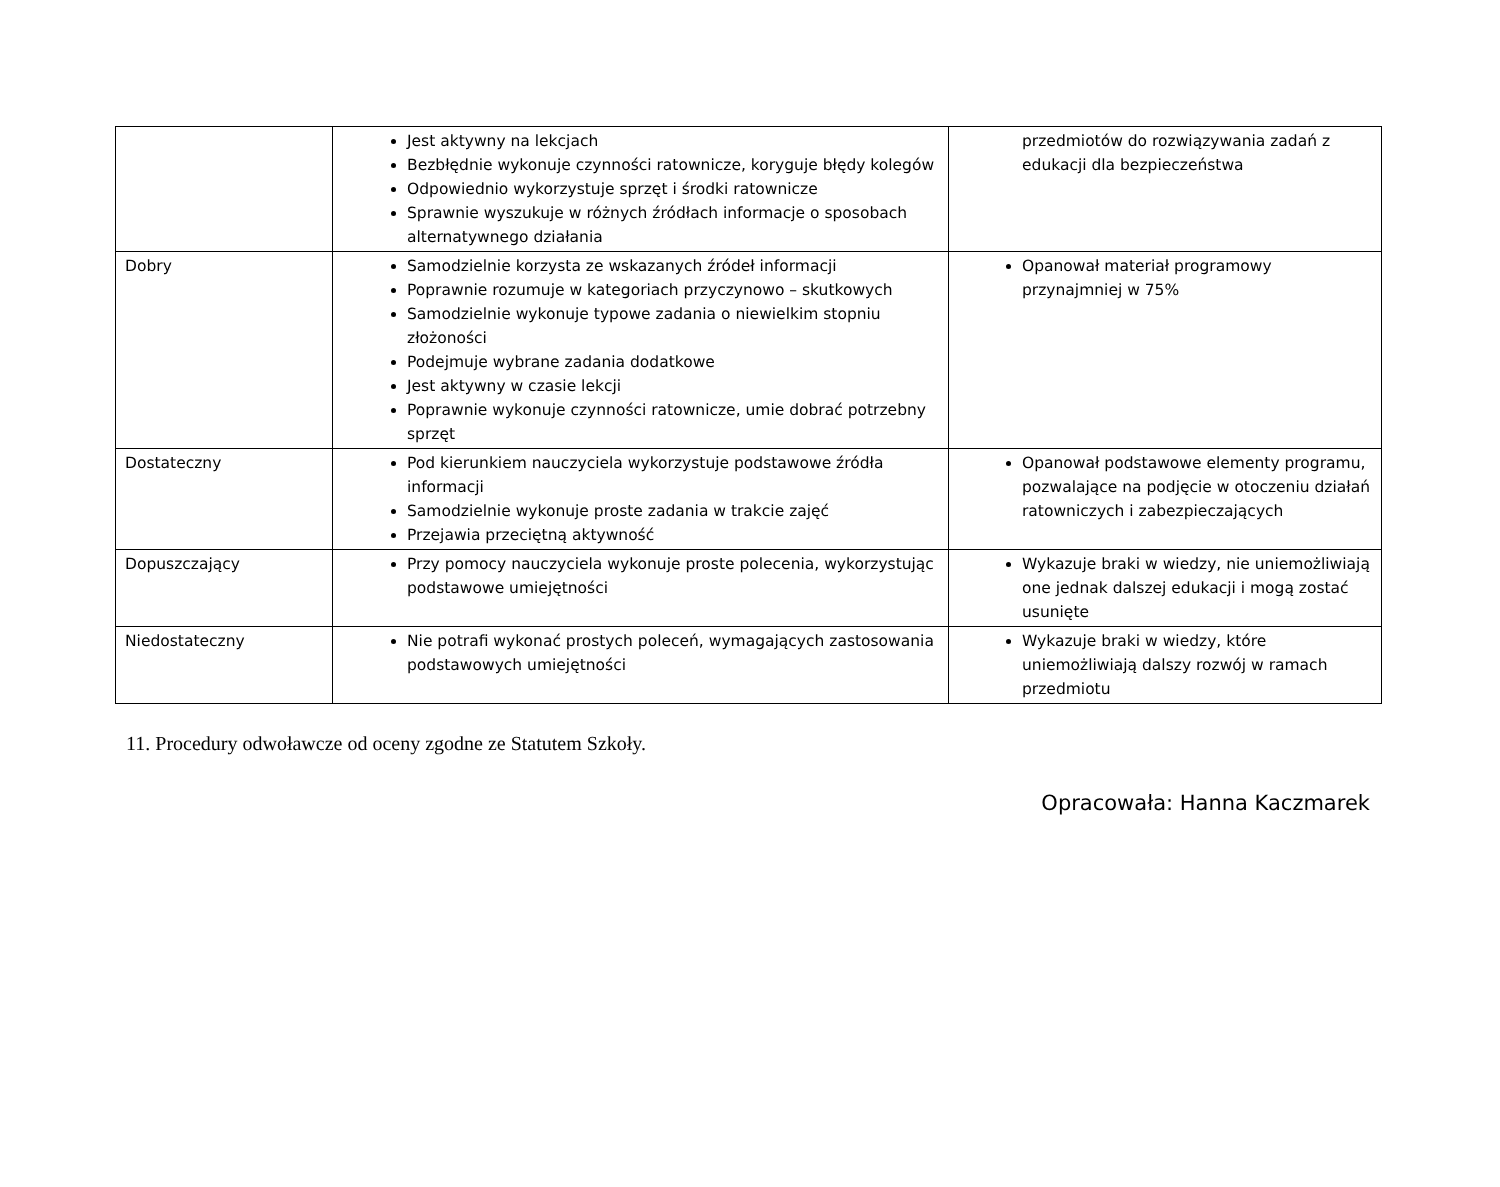| | Jest aktywny na lekcjach Bezbłędnie wykonuje czynności ratownicze, koryguje błędy kolegów Odpowiednio wykorzystuje sprzęt i środki ratownicze Sprawnie wyszukuje w różnych źródłach informacje o sposobach alternatywnego działania | przedmiotów do rozwiązywania zadań z edukacji dla bezpieczeństwa |
| Dobry | Samodzielnie korzysta ze wskazanych źródeł informacji Poprawnie rozumuje w kategoriach przyczynowo – skutkowych Samodzielnie wykonuje typowe zadania o niewielkim stopniu złożoności Podejmuje wybrane zadania dodatkowe Jest aktywny w czasie lekcji Poprawnie wykonuje czynności ratownicze, umie dobrać potrzebny sprzęt | Opanował materiał programowy przynajmniej w 75% |
| Dostateczny | Pod kierunkiem nauczyciela wykorzystuje podstawowe źródła informacji Samodzielnie wykonuje proste zadania w trakcie zajęć Przejawia przeciętną aktywność | Opanował podstawowe elementy programu, pozwalające na podjęcie w otoczeniu działań ratowniczych i zabezpieczających |
| Dopuszczający | Przy pomocy nauczyciela wykonuje proste polecenia, wykorzystując podstawowe umiejętności | Wykazuje braki w wiedzy, nie uniemożliwiają one jednak dalszej edukacji i mogą zostać usunięte |
| Niedostateczny | Nie potrafi wykonać prostych poleceń, wymagających zastosowania podstawowych umiejętności | Wykazuje braki w wiedzy, które uniemożliwiają dalszy rozwój w ramach przedmiotu |
11. Procedury odwoławcze od oceny zgodne ze Statutem Szkoły.
Opracowała: Hanna Kaczmarek